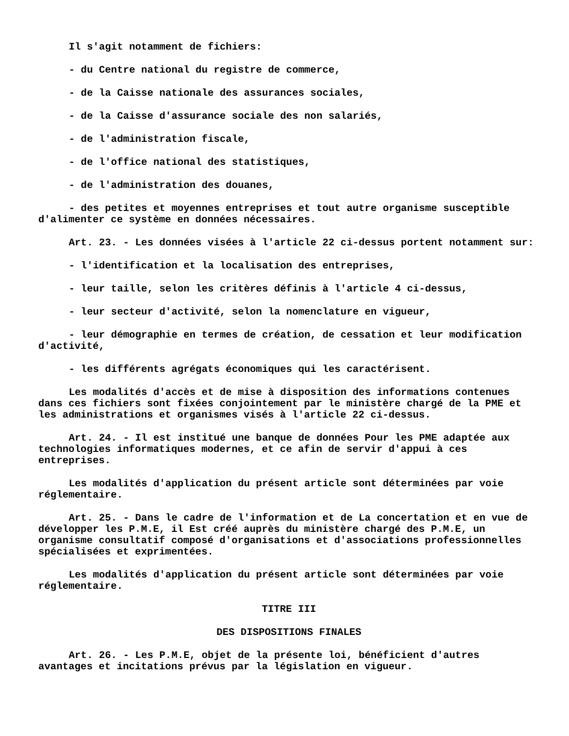Il s'agit notamment de fichiers:
- du Centre national du registre de commerce,
- de la Caisse nationale des assurances sociales,
- de la Caisse d'assurance sociale des non salariés,
- de l'administration fiscale,
- de l'office national des statistiques,
- de l'administration des douanes,
- des petites et moyennes entreprises et tout autre organisme susceptible d'alimenter ce système en données nécessaires.
Art. 23. - Les données visées à l'article 22 ci-dessus portent notamment sur:
- l'identification et la localisation des entreprises,
- leur taille, selon les critères définis à l'article 4 ci-dessus,
- leur secteur d'activité, selon la nomenclature en vigueur,
- leur démographie en termes de création, de cessation et leur modification d'activité,
- les différents agrégats économiques qui les caractérisent.
Les modalités d'accès et de mise à disposition des informations contenues dans ces fichiers sont fixées conjointement par le ministère chargé de la PME et les administrations et organismes visés à l'article 22 ci-dessus.
Art. 24. - Il est institué une banque de données Pour les PME adaptée aux technologies informatiques modernes, et ce afin de servir d'appui à ces entreprises.
Les modalités d'application du présent article sont déterminées par voie réglementaire.
Art. 25. - Dans le cadre de l'information et de La concertation et en vue de développer les P.M.E, il Est créé auprès du ministère chargé des P.M.E, un organisme consultatif composé d'organisations et d'associations professionnelles spécialisées et exprimentées.
Les modalités d'application du présent article sont déterminées par voie réglementaire.
TITRE III
DES DISPOSITIONS FINALES
Art. 26. - Les P.M.E, objet de la présente loi, bénéficient d'autres avantages et incitations prévus par la législation en vigueur.